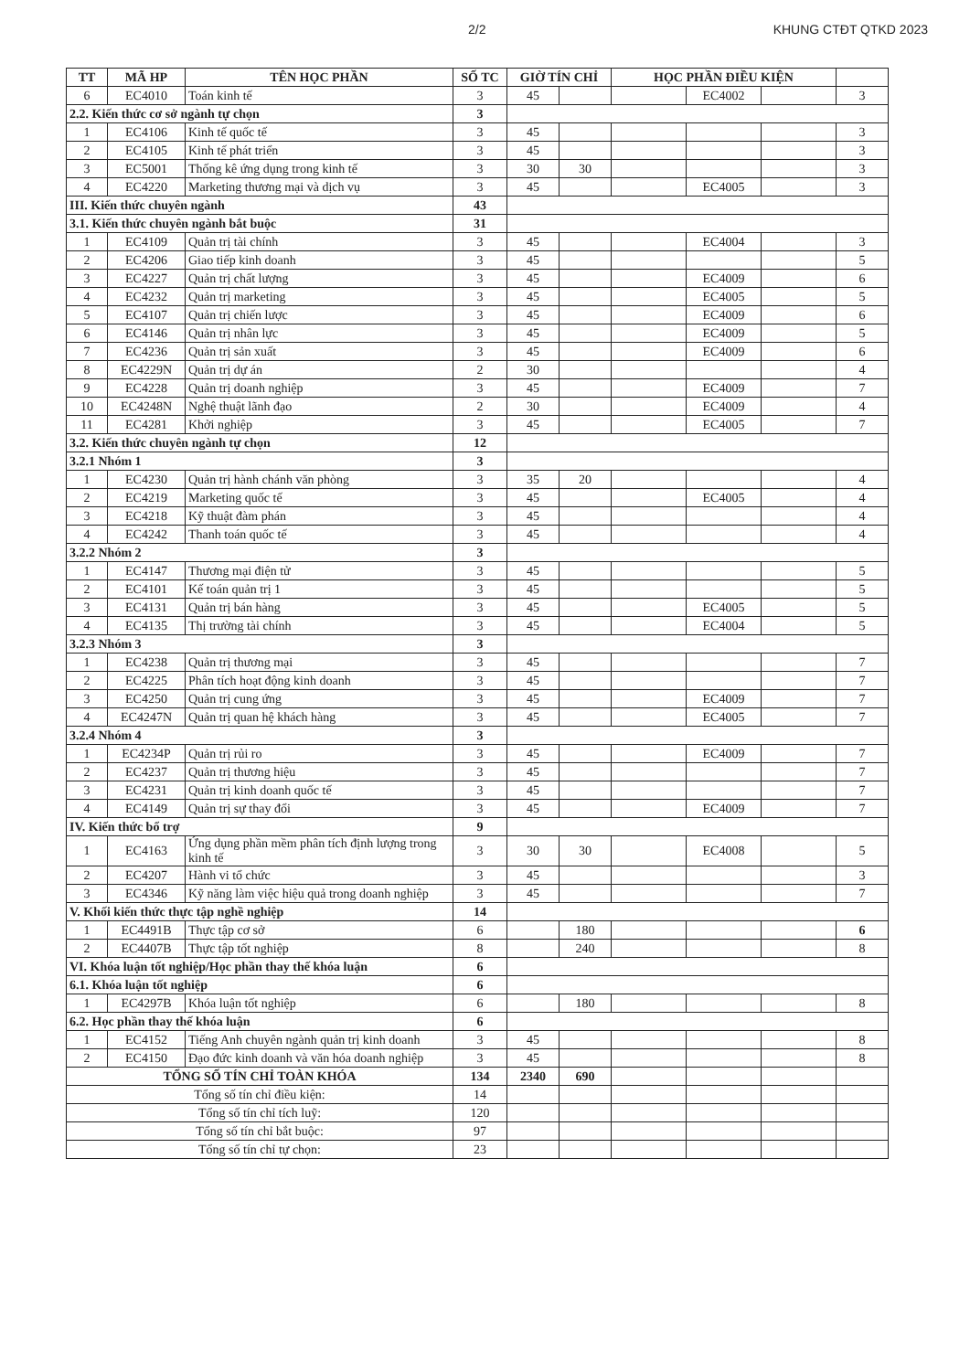2/2 KHUNG CTĐT QTKD 2023
| TT | MÃ HP | TÊN HỌC PHẦN | SỐ TC | GIỜ TÍN CHỈ | | HỌC PHẦN ĐIỀU KIỆN | | | |
| --- | --- | --- | --- | --- | --- | --- | --- | --- | --- |
| 6 | EC4010 | Toán kinh tế | 3 | 45 | | | EC4002 | | 3 |
| 2.2. Kiến thức cơ sở ngành tự chọn | | | 3 | | | | | | |
| 1 | EC4106 | Kinh tế quốc tế | 3 | 45 | | | | | 3 |
| 2 | EC4105 | Kinh tế phát triển | 3 | 45 | | | | | 3 |
| 3 | EC5001 | Thống kê ứng dụng trong kinh tế | 3 | 30 | 30 | | | | 3 |
| 4 | EC4220 | Marketing thương mại và dịch vụ | 3 | 45 | | | EC4005 | | 3 |
| III. Kiến thức chuyên ngành | | | 43 | | | | | | |
| 3.1. Kiến thức chuyên ngành bắt buộc | | | 31 | | | | | | |
| 1 | EC4109 | Quản trị tài chính | 3 | 45 | | | EC4004 | | 3 |
| 2 | EC4206 | Giao tiếp kinh doanh | 3 | 45 | | | | | 5 |
| 3 | EC4227 | Quản trị chất lượng | 3 | 45 | | | EC4009 | | 6 |
| 4 | EC4232 | Quản trị marketing | 3 | 45 | | | EC4005 | | 5 |
| 5 | EC4107 | Quản trị chiến lược | 3 | 45 | | | EC4009 | | 6 |
| 6 | EC4146 | Quản trị nhân lực | 3 | 45 | | | EC4009 | | 5 |
| 7 | EC4236 | Quản trị sản xuất | 3 | 45 | | | EC4009 | | 6 |
| 8 | EC4229N | Quản trị dự án | 2 | 30 | | | | | 4 |
| 9 | EC4228 | Quản trị doanh nghiệp | 3 | 45 | | | EC4009 | | 7 |
| 10 | EC4248N | Nghệ thuật lãnh đạo | 2 | 30 | | | EC4009 | | 4 |
| 11 | EC4281 | Khởi nghiệp | 3 | 45 | | | EC4005 | | 7 |
| 3.2. Kiến thức chuyên ngành tự chọn | | | 12 | | | | | | |
| 3.2.1 Nhóm 1 | | | 3 | | | | | | |
| 1 | EC4230 | Quản trị hành chánh văn phòng | 3 | 35 | 20 | | | | 4 |
| 2 | EC4219 | Marketing quốc tế | 3 | 45 | | | EC4005 | | 4 |
| 3 | EC4218 | Kỹ thuật đàm phán | 3 | 45 | | | | | 4 |
| 4 | EC4242 | Thanh toán quốc tế | 3 | 45 | | | | | 4 |
| 3.2.2 Nhóm 2 | | | 3 | | | | | | |
| 1 | EC4147 | Thương mại điện tử | 3 | 45 | | | | | 5 |
| 2 | EC4101 | Kế toán quản trị 1 | 3 | 45 | | | | | 5 |
| 3 | EC4131 | Quản trị bán hàng | 3 | 45 | | | EC4005 | | 5 |
| 4 | EC4135 | Thị trường tài chính | 3 | 45 | | | EC4004 | | 5 |
| 3.2.3 Nhóm 3 | | | 3 | | | | | | |
| 1 | EC4238 | Quản trị thương mại | 3 | 45 | | | | | 7 |
| 2 | EC4225 | Phân tích hoạt động kinh doanh | 3 | 45 | | | | | 7 |
| 3 | EC4250 | Quản trị cung ứng | 3 | 45 | | | EC4009 | | 7 |
| 4 | EC4247N | Quản trị quan hệ khách hàng | 3 | 45 | | | EC4005 | | 7 |
| 3.2.4 Nhóm 4 | | | 3 | | | | | | |
| 1 | EC4234P | Quản trị rủi ro | 3 | 45 | | | EC4009 | | 7 |
| 2 | EC4237 | Quản trị thương hiệu | 3 | 45 | | | | | 7 |
| 3 | EC4231 | Quản trị kinh doanh quốc tế | 3 | 45 | | | | | 7 |
| 4 | EC4149 | Quản trị sự thay đổi | 3 | 45 | | | EC4009 | | 7 |
| IV. Kiến thức bổ trợ | | | 9 | | | | | | |
| 1 | EC4163 | Ứng dụng phần mềm phân tích định lượng trong kinh tế | 3 | 30 | 30 | | EC4008 | | 5 |
| 2 | EC4207 | Hành vi tổ chức | 3 | 45 | | | | | 3 |
| 3 | EC4346 | Kỹ năng làm việc hiệu quả trong doanh nghiệp | 3 | 45 | | | | | 7 |
| V. Khối kiến thức thực tập nghề nghiệp | | | 14 | | | | | | |
| 1 | EC4491B | Thực tập cơ sở | 6 | | 180 | | | | 6 |
| 2 | EC4407B | Thực tập tốt nghiệp | 8 | | 240 | | | | 8 |
| VI. Khóa luận tốt nghiệp/Học phần thay thế khóa luận | | | 6 | | | | | | |
| 6.1. Khóa luận tốt nghiệp | | | 6 | | | | | | |
| 1 | EC4297B | Khóa luận tốt nghiệp | 6 | | 180 | | | | 8 |
| 6.2. Học phần thay thế khóa luận | | | 6 | | | | | | |
| 1 | EC4152 | Tiếng Anh chuyên ngành quản trị kinh doanh | 3 | 45 | | | | | 8 |
| 2 | EC4150 | Đạo đức kinh doanh và văn hóa doanh nghiệp | 3 | 45 | | | | | 8 |
| TỔNG SỐ TÍN CHỈ TOÀN KHÓA | | | 134 | 2340 | 690 | | | | |
| Tổng số tín chỉ điều kiện: | | | 14 | | | | | | |
| Tổng số tín chỉ tích luỹ: | | | 120 | | | | | | |
| Tổng số tín chỉ bắt buộc: | | | 97 | | | | | | |
| Tổng số tín chỉ tự chọn: | | | 23 | | | | | | |